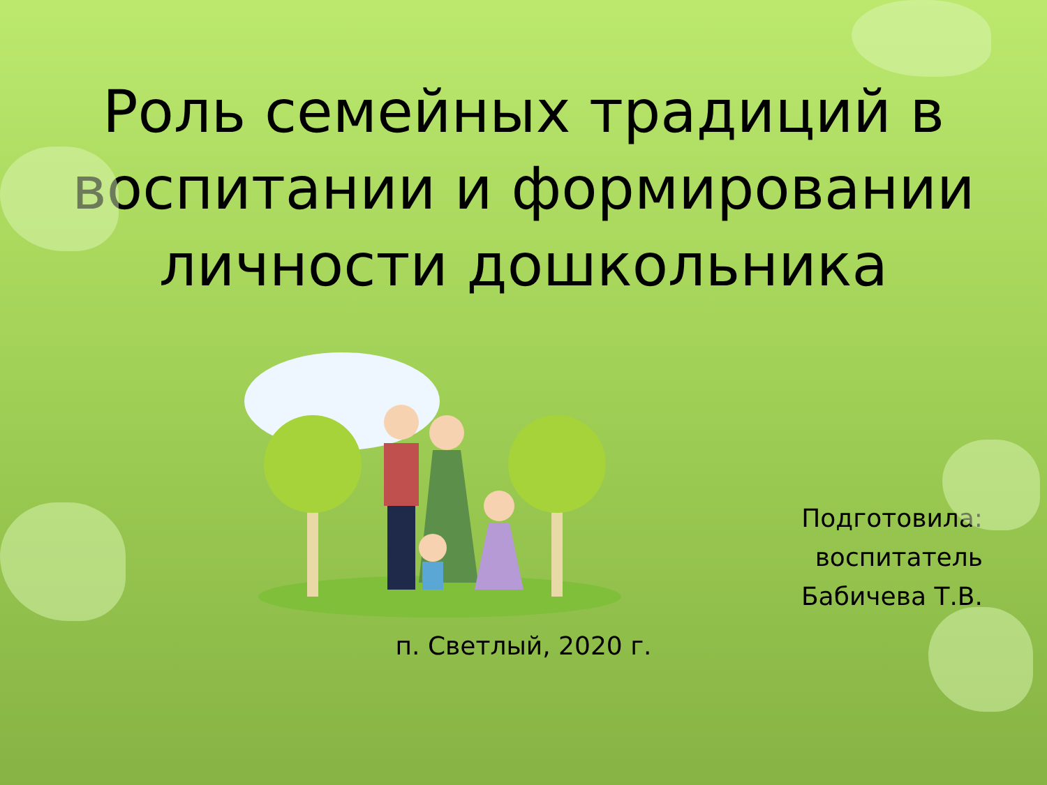Роль семейных традиций в воспитании и формировании личности дошкольника
Подготовила:
воспитатель
Бабичева Т.В.
п. Светлый, 2020 г.